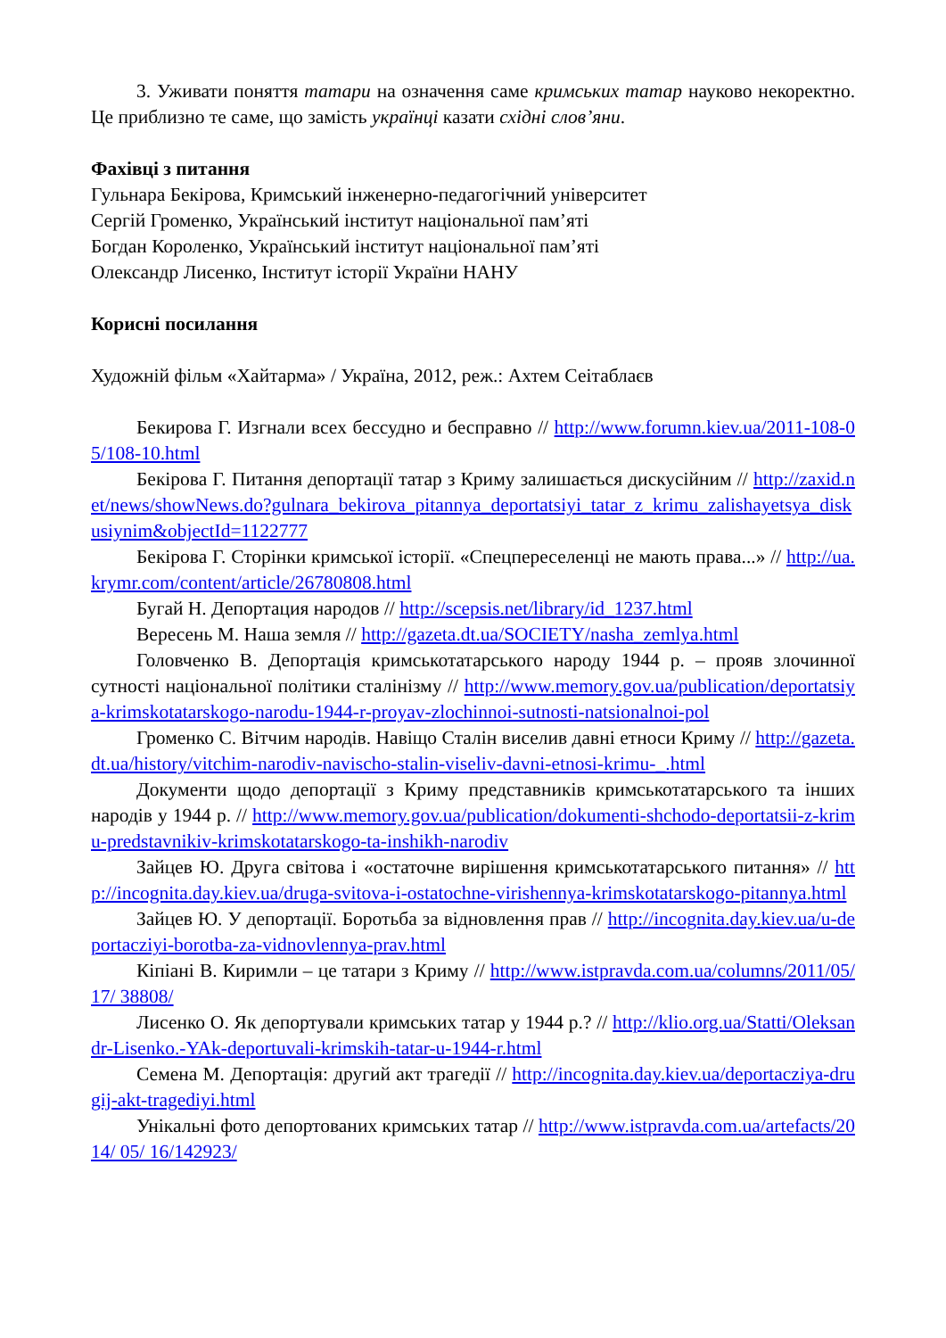3. Уживати поняття татари на означення саме кримських татар науково некоректно. Це приблизно те саме, що замість українці казати східні слов’яни.
Фахівці з питання
Гульнара Бекірова, Кримський інженерно-педагогічний університет
Сергій Громенко, Український інститут національної пам’яті
Богдан Короленко, Український інститут національної пам’яті
Олександр Лисенко, Інститут історії України НАНУ
Корисні посилання
Художній фільм «Хайтарма» / Україна, 2012, реж.: Ахтем Сеітаблаєв
Бекирова Г. Изгнали всех бессудно и бесправно // http://www.forumn.kiev.ua/2011-108-05/108-10.html
Бекірова Г. Питання депортації татар з Криму залишається дискусійним // http://zaxid.net/news/showNews.do?gulnara_bekirova_pitannya_deportatsiyi_tatar_z_krimu_zalishayetsya_diskusiynim&objectId=1122777
Бекірова Г. Сторінки кримської історії. «Спецпереселенці не мають права...» // http://ua.krymr.com/content/article/26780808.html
Бугай Н. Депортация народов // http://scepsis.net/library/id_1237.html
Вересень М. Наша земля // http://gazeta.dt.ua/SOCIETY/nasha_zemlya.html
Головченко В. Депортація кримськотатарського народу 1944 р. – прояв злочинної сутності національної політики сталінізму // http://www.memory.gov.ua/publication/deportatsiya-krimskotatarskogo-narodu-1944-r-proyav-zlochinnoi-sutnosti-natsionalnoi-pol
Громенко С. Вітчим народів. Навіщо Сталін виселив давні етноси Криму // http://gazeta.dt.ua/history/vitchim-narodiv-navischo-stalin-viseliv-davni-etnosi-krimu-_.html
Документи щодо депортації з Криму представників кримськотатарського та інших народів у 1944 р. // http://www.memory.gov.ua/publication/dokumenti-shchodo-deportatsii-z-krimu-predstavnikiv-krimskotatarskogo-ta-inshikh-narodiv
Зайцев Ю. Друга світова і «остаточне вирішення кримськотатарського питання» // http://incognita.day.kiev.ua/druga-svitova-i-ostatochne-virishennya-krimskotatarskogo-pitannya.html
Зайцев Ю. У депортації. Боротьба за відновлення прав // http://incognita.day.kiev.ua/u-deportacziyi-borotba-za-vidnovlennya-prav.html
Кіпіані В. Киримли – це татари з Криму // http://www.istpravda.com.ua/columns/2011/05/17/ 38808/
Лисенко О. Як депортували кримських татар у 1944 р.? // http://klio.org.ua/Statti/Oleksandr-Lisenko.-YAk-deportuvali-krimskih-tatar-u-1944-r.html
Семена М. Депортація: другий акт трагедії // http://incognita.day.kiev.ua/deportacziya-drugij-akt-tragediyi.html
Унікальні фото депортованих кримських татар // http://www.istpravda.com.ua/artefacts/2014/ 05/ 16/142923/